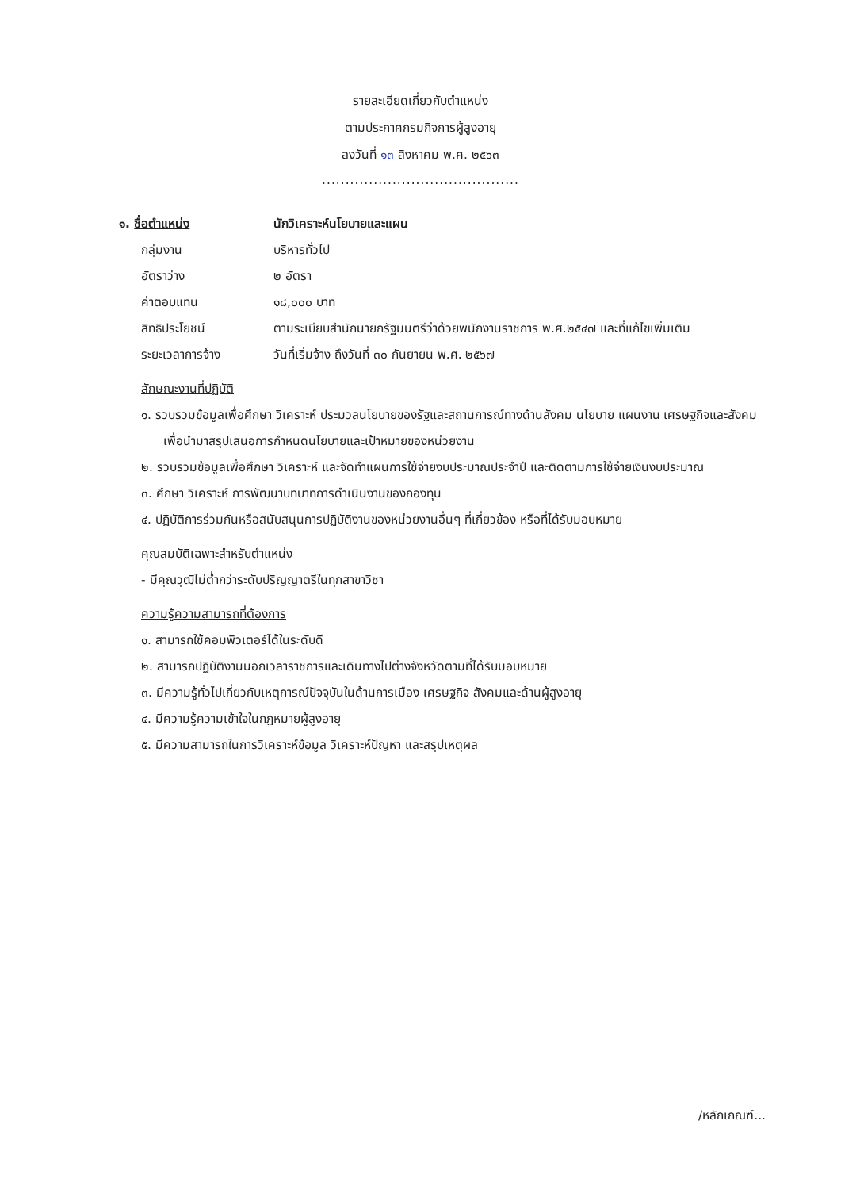รายละเอียดเกี่ยวกับตำแหน่ง
ตามประกาศกรมกิจการผู้สูงอายุ
ลงวันที่ ๑๓ สิงหาคม พ.ศ. ๒๕๖๓
..........................................
| ๑. ชื่อตำแหน่ง | นักวิเคราะห์นโยบายและแผน |
| กลุ่มงาน | บริหารทั่วไป |
| อัตราว่าง | ๒ อัตรา |
| ค่าตอบแทน | ๑๘,๐๐๐ บาท |
| สิทธิประโยชน์ | ตามระเบียบสำนักนายกรัฐมนตรีว่าด้วยพนักงานราชการ พ.ศ.๒๕๔๗ และที่แก้ไขเพิ่มเติม |
| ระยะเวลาการจ้าง | วันที่เริ่มจ้าง ถึงวันที่ ๓๐ กันยายน พ.ศ. ๒๕๖๗ |
ลักษณะงานที่ปฏิบัติ
๑. รวบรวมข้อมูลเพื่อศึกษา วิเคราะห์ ประมวลนโยบายของรัฐและสถานการณ์ทางด้านสังคม นโยบาย แผนงาน เศรษฐกิจและสังคม เพื่อนำมาสรุปเสนอการกำหนดนโยบายและเป้าหมายของหน่วยงาน
๒. รวบรวมข้อมูลเพื่อศึกษา วิเคราะห์ และจัดทำแผนการใช้จ่ายงบประมาณประจำปี และติดตามการใช้จ่ายเงินงบประมาณ
๓. ศึกษา วิเคราะห์ การพัฒนาบทบาทการดำเนินงานของกองทุน
๔. ปฏิบัติการร่วมกันหรือสนับสนุนการปฏิบัติงานของหน่วยงานอื่นๆ ที่เกี่ยวข้อง หรือที่ได้รับมอบหมาย
คุณสมบัติเฉพาะสำหรับตำแหน่ง
- มีคุณวุฒิไม่ต่ำกว่าระดับปริญญาตรีในทุกสาขาวิชา
ความรู้ความสามารถที่ต้องการ
๑. สามารถใช้คอมพิวเตอร์ได้ในระดับดี
๒. สามารถปฏิบัติงานนอกเวลาราชการและเดินทางไปต่างจังหวัดตามที่ได้รับมอบหมาย
๓. มีความรู้ทั่วไปเกี่ยวกับเหตุการณ์ปัจจุบันในด้านการเมือง เศรษฐกิจ สังคมและด้านผู้สูงอายุ
๔. มีความรู้ความเข้าใจในกฎหมายผู้สูงอายุ
๕. มีความสามารถในการวิเคราะห์ข้อมูล วิเคราะห์ปัญหา และสรุปเหตุผล
/หลักเกณฑ์...